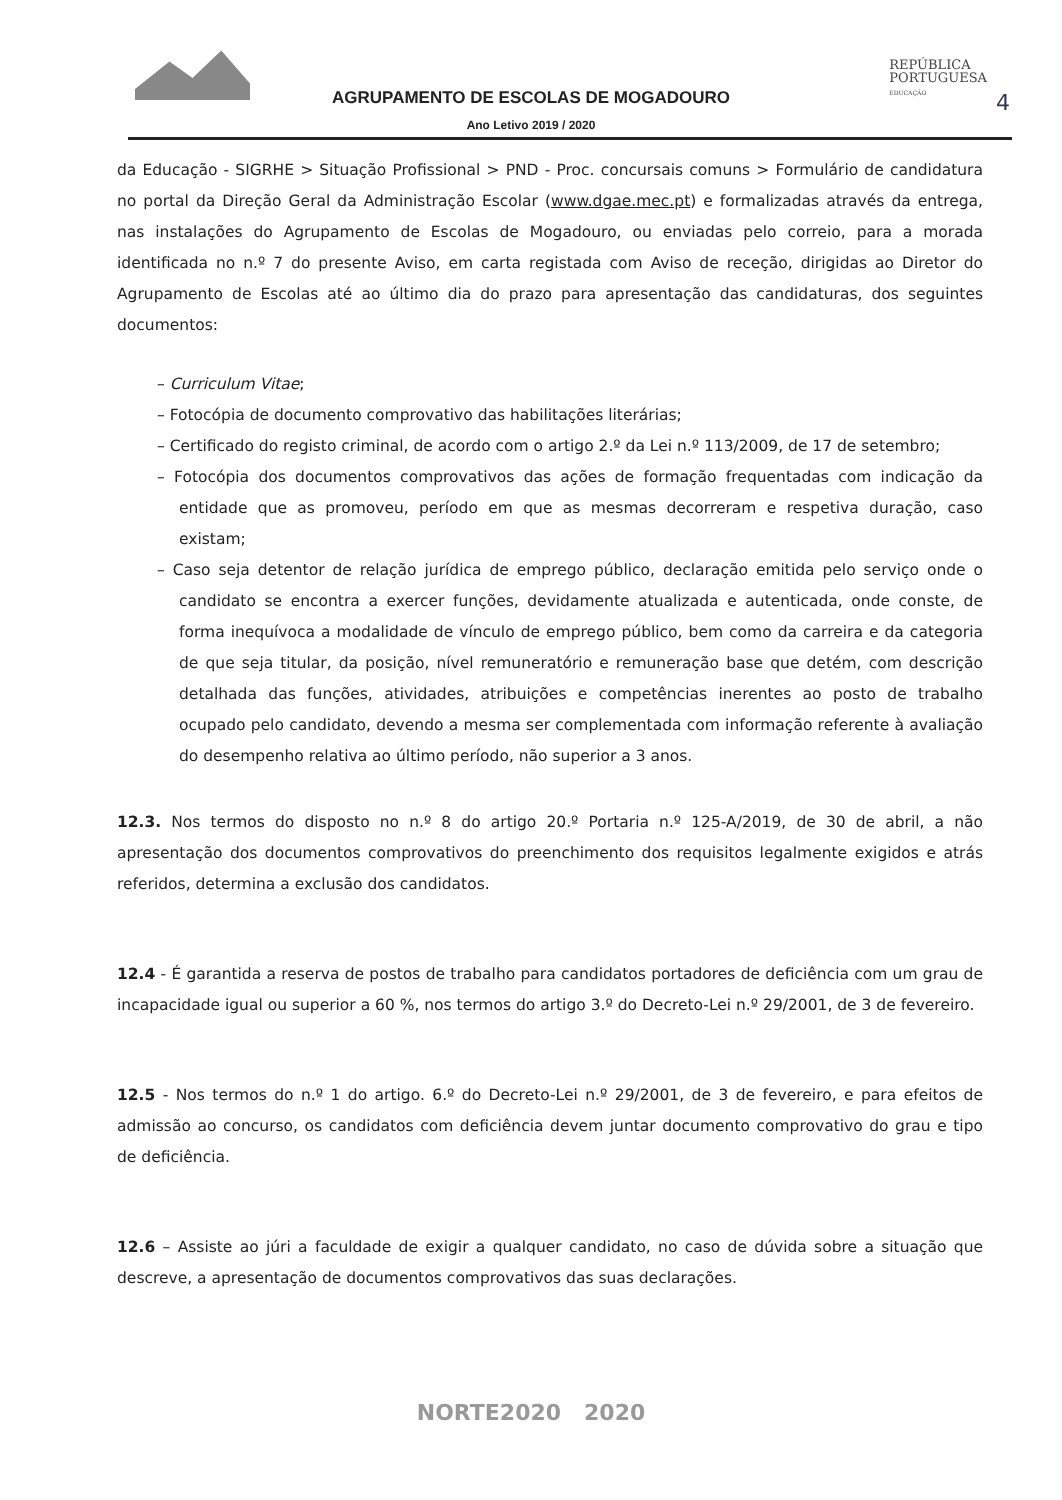REPÚBLICA
PORTUGUESA
EDUCAÇÃO
4
AGRUPAMENTO DE ESCOLAS DE MOGADOURO
Ano Letivo 2019 / 2020
da Educação - SIGRHE > Situação Profissional > PND - Proc. concursais comuns > Formulário de candidatura no portal da Direção Geral da Administração Escolar (www.dgae.mec.pt) e formalizadas através da entrega, nas instalações do Agrupamento de Escolas de Mogadouro, ou enviadas pelo correio, para a morada identificada no n.º 7 do presente Aviso, em carta registada com Aviso de receção, dirigidas ao Diretor do Agrupamento de Escolas até ao último dia do prazo para apresentação das candidaturas, dos seguintes documentos:
– Curriculum Vitae;
– Fotocópia de documento comprovativo das habilitações literárias;
– Certificado do registo criminal, de acordo com o artigo 2.º da Lei n.º 113/2009, de 17 de setembro;
– Fotocópia dos documentos comprovativos das ações de formação frequentadas com indicação da entidade que as promoveu, período em que as mesmas decorreram e respetiva duração, caso existam;
– Caso seja detentor de relação jurídica de emprego público, declaração emitida pelo serviço onde o candidato se encontra a exercer funções, devidamente atualizada e autenticada, onde conste, de forma inequívoca a modalidade de vínculo de emprego público, bem como da carreira e da categoria de que seja titular, da posição, nível remuneratório e remuneração base que detém, com descrição detalhada das funções, atividades, atribuições e competências inerentes ao posto de trabalho ocupado pelo candidato, devendo a mesma ser complementada com informação referente à avaliação do desempenho relativa ao último período, não superior a 3 anos.
12.3. Nos termos do disposto no n.º 8 do artigo 20.º Portaria n.º 125-A/2019, de 30 de abril, a não apresentação dos documentos comprovativos do preenchimento dos requisitos legalmente exigidos e atrás referidos, determina a exclusão dos candidatos.
12.4 - É garantida a reserva de postos de trabalho para candidatos portadores de deficiência com um grau de incapacidade igual ou superior a 60 %, nos termos do artigo 3.º do Decreto-Lei n.º 29/2001, de 3 de fevereiro.
12.5 - Nos termos do n.º 1 do artigo. 6.º do Decreto-Lei n.º 29/2001, de 3 de fevereiro, e para efeitos de admissão ao concurso, os candidatos com deficiência devem juntar documento comprovativo do grau e tipo de deficiência.
12.6 – Assiste ao júri a faculdade de exigir a qualquer candidato, no caso de dúvida sobre a situação que descreve, a apresentação de documentos comprovativos das suas declarações.
NORTE2020 2020